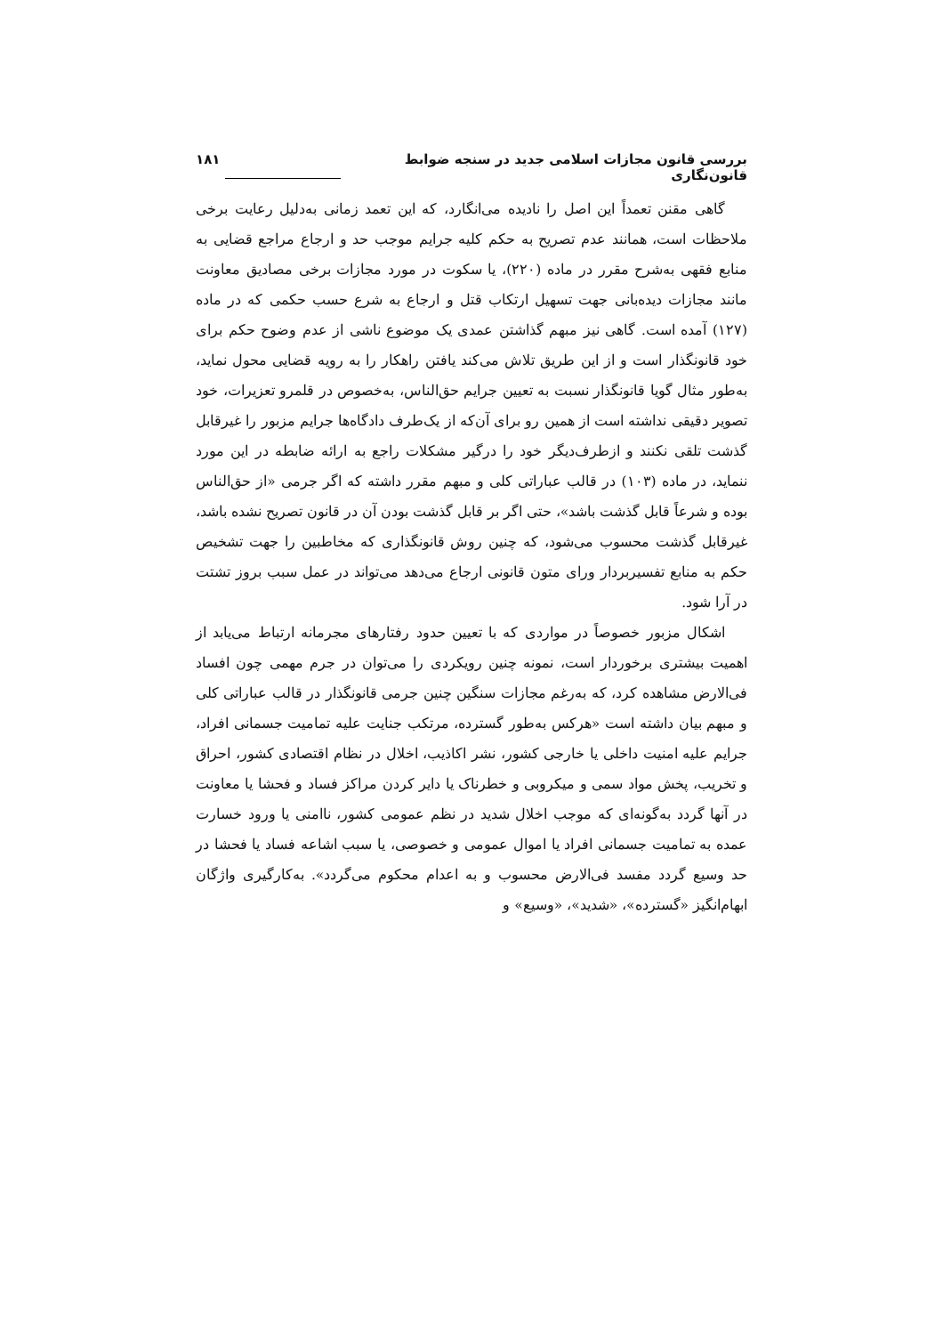بررسی قانون مجازات اسلامی جدید در سنجه ضوابط قانون‌نگاری ۱۸۱
گاهی مقنن تعمداً این اصل را نادیده می‌انگارد، که این تعمد زمانی به‌دلیل رعایت برخی ملاحظات است، همانند عدم تصریح به حکم کلیه جرایم موجب حد و ارجاع مراجع قضایی به منابع فقهی به‌شرح مقرر در ماده (۲۲۰)، یا سکوت در مورد مجازات برخی مصادیق معاونت مانند مجازات دیده‌بانی جهت تسهیل ارتکاب قتل و ارجاع به شرع حسب حکمی که در ماده (۱۲۷) آمده است. گاهی نیز مبهم گذاشتن عمدی یک موضوع ناشی از عدم وضوح حکم برای خود قانونگذار است و از این طریق تلاش می‌کند یافتن راهکار را به رویه قضایی محول نماید، به‌طور مثال گویا قانونگذار نسبت به تعیین جرایم حق‌الناس، به‌خصوص در قلمرو تعزیرات، خود تصویر دقیقی نداشته است از همین رو برای آن‌که از یک‌طرف دادگاه‌ها جرایم مزبور را غیرقابل گذشت تلقی نکنند و ازطرف‌دیگر خود را درگیر مشکلات راجع به ارائه ضابطه در این مورد ننماید، در ماده (۱۰۳) در قالب عباراتی کلی و مبهم مقرر داشته که اگر جرمی «از حق‌الناس بوده و شرعاً قابل گذشت باشد»، حتی اگر بر قابل گذشت بودن آن در قانون تصریح نشده باشد، غیرقابل گذشت محسوب می‌شود، که چنین روش قانونگذاری که مخاطبین را جهت تشخیص حکم به منابع تفسیربردار ورای متون قانونی ارجاع می‌دهد می‌تواند در عمل سبب بروز تشتت در آرا شود.
اشکال مزبور خصوصاً در مواردی که با تعیین حدود رفتارهای مجرمانه ارتباط می‌یابد از اهمیت بیشتری برخوردار است، نمونه چنین رویکردی را می‌توان در جرم مهمی چون افساد فی‌الارض مشاهده کرد، که به‌رغم مجازات سنگین چنین جرمی قانونگذار در قالب عباراتی کلی و مبهم بیان داشته است «هرکس به‌طور گسترده، مرتکب جنایت علیه تمامیت جسمانی افراد، جرایم علیه امنیت داخلی یا خارجی کشور، نشر اکاذیب، اخلال در نظام اقتصادی کشور، احراق و تخریب، پخش مواد سمی و میکروبی و خطرناک یا دایر کردن مراکز فساد و فحشا یا معاونت در آنها گردد به‌گونه‌ای که موجب اخلال شدید در نظم عمومی کشور، ناامنی یا ورود خسارت عمده به تمامیت جسمانی افراد یا اموال عمومی و خصوصی، یا سبب اشاعه فساد یا فحشا در حد وسیع گردد مفسد فی‌الارض محسوب و به اعدام محکوم می‌گردد». به‌کارگیری واژگان ابهام‌انگیز «گسترده»، «شدید»، «وسیع» و